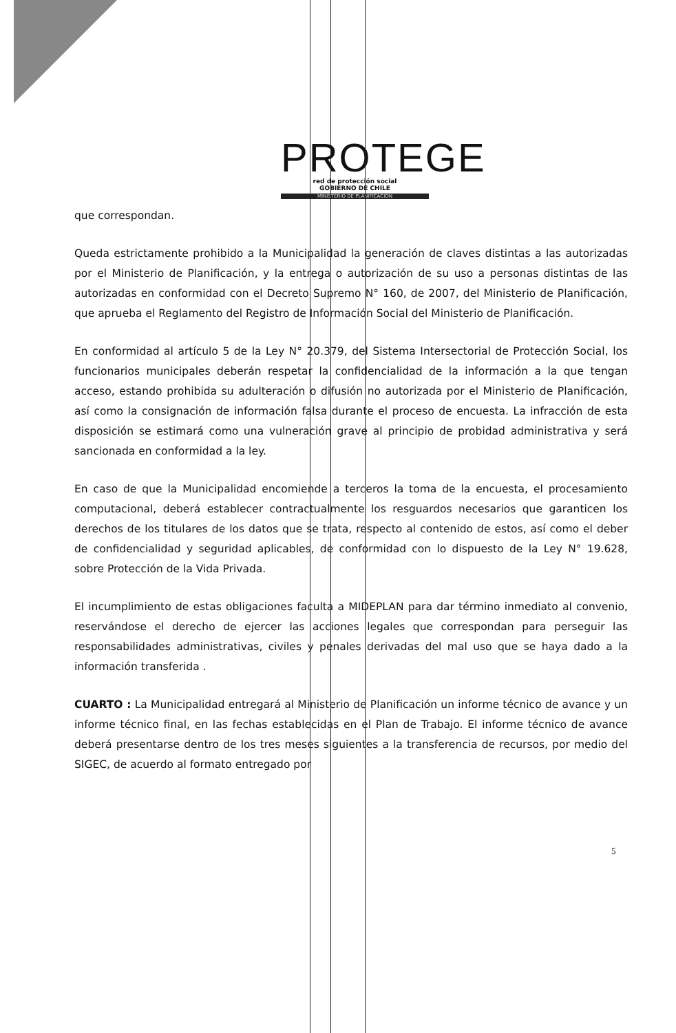PROTEGE
red de protección social
GOBIERNO DE CHILE
MINISTERIO DE PLANIFICACIÓN
que correspondan.
Queda estrictamente prohibido a la Municipalidad la generación de claves distintas a las autorizadas por el Ministerio de Planificación, y la entrega o autorización de su uso a personas distintas de las autorizadas en conformidad con el Decreto Supremo N° 160, de 2007, del Ministerio de Planificación, que aprueba el Reglamento del Registro de Información Social del Ministerio de Planificación.
En conformidad al artículo 5 de la Ley N° 20.379, del Sistema Intersectorial de Protección Social, los funcionarios municipales deberán respetar la confidencialidad de la información a la que tengan acceso, estando prohibida su adulteración o difusión no autorizada por el Ministerio de Planificación, así como la consignación de información falsa durante el proceso de encuesta. La infracción de esta disposición se estimará como una vulneración grave al principio de probidad administrativa y será sancionada en conformidad a la ley.
En caso de que la Municipalidad encomiende a terceros la toma de la encuesta, el procesamiento computacional, deberá establecer contractualmente los resguardos necesarios que garanticen los derechos de los titulares de los datos que se trata, respecto al contenido de estos, así como el deber de confidencialidad y seguridad aplicables, de conformidad con lo dispuesto de la Ley N° 19.628, sobre Protección de la Vida Privada.
El incumplimiento de estas obligaciones faculta a MIDEPLAN para dar término inmediato al convenio, reservándose el derecho de ejercer las acciones legales que correspondan para perseguir las responsabilidades administrativas, civiles y penales derivadas del mal uso que se haya dado a la información transferida .
CUARTO : La Municipalidad entregará al Ministerio de Planificación un informe técnico de avance y un informe técnico final, en las fechas establecidas en el Plan de Trabajo. El informe técnico de avance deberá presentarse dentro de los tres meses siguientes a la transferencia de recursos, por medio del SIGEC, de acuerdo al formato entregado por
5